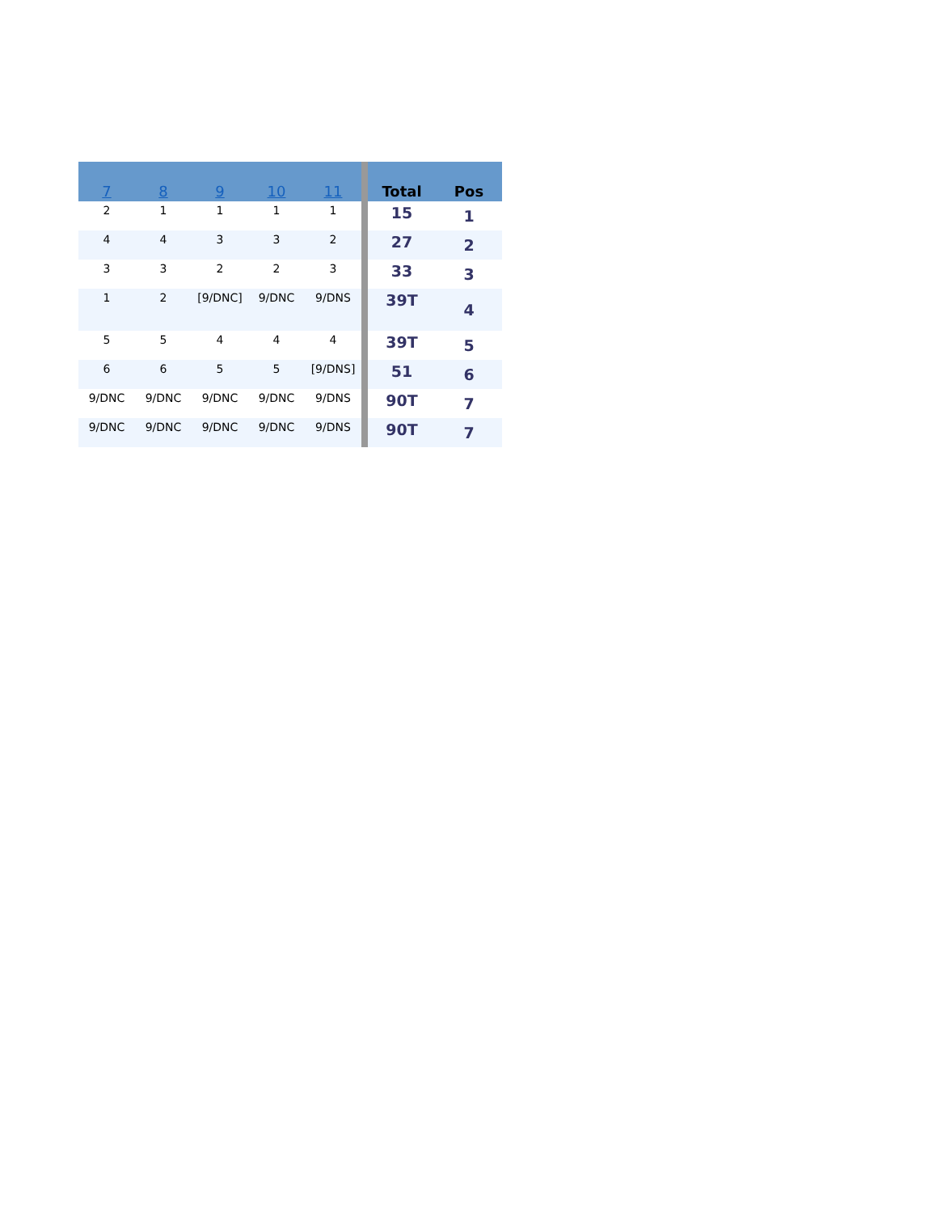| 7 | 8 | 9 | 10 | 11 | | Total | Pos |
| --- | --- | --- | --- | --- | --- | --- | --- |
| 2 | 1 | 1 | 1 | 1 | | 15 | 1 |
| 4 | 4 | 3 | 3 | 2 | | 27 | 2 |
| 3 | 3 | 2 | 2 | 3 | | 33 | 3 |
| 1 | 2 | [9/DNC] | 9/DNC | 9/DNS | | 39T | 4 |
| 5 | 5 | 4 | 4 | 4 | | 39T | 5 |
| 6 | 6 | 5 | 5 | [9/DNS] | | 51 | 6 |
| 9/DNC | 9/DNC | 9/DNC | 9/DNC | 9/DNS | | 90T | 7 |
| 9/DNC | 9/DNC | 9/DNC | 9/DNC | 9/DNS | | 90T | 7 |